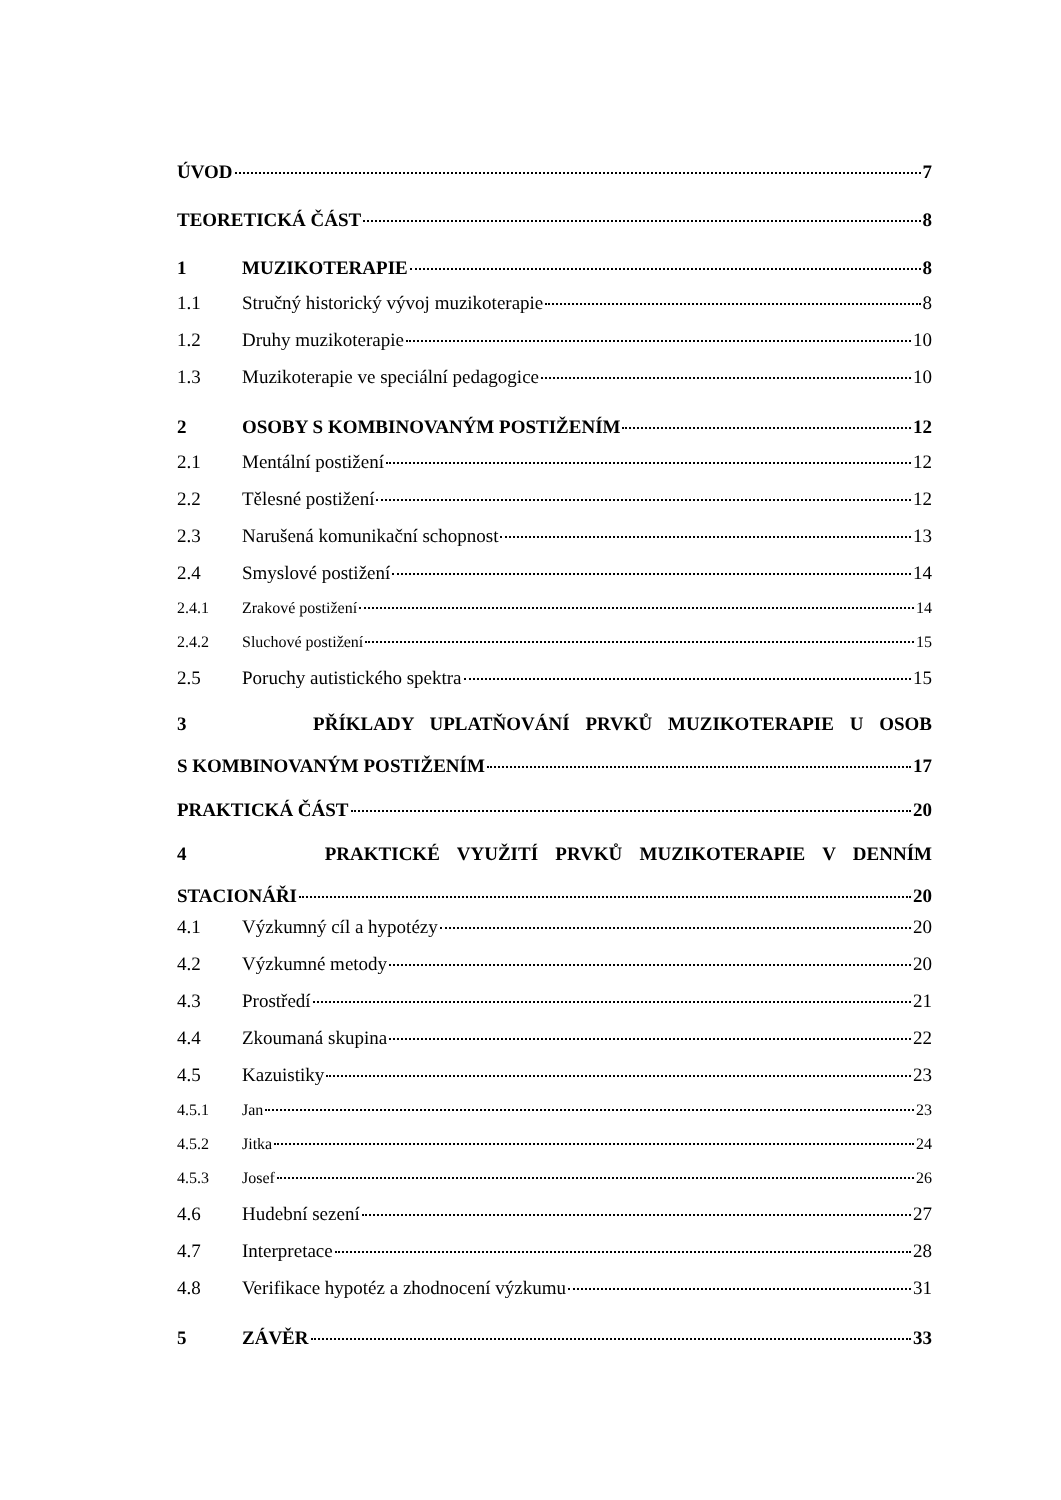ÚVOD 7
TEORETICKÁ ČÁST 8
1 MUZIKOTERAPIE 8
1.1 Stručný historický vývoj muzikoterapie 8
1.2 Druhy muzikoterapie 10
1.3 Muzikoterapie ve speciální pedagogice 10
2 OSOBY S KOMBINOVANÝM POSTIŽENÍM 12
2.1 Mentální postižení 12
2.2 Tělesné postižení 12
2.3 Narušená komunikační schopnost 13
2.4 Smyslové postižení 14
2.4.1 Zrakové postižení 14
2.4.2 Sluchové postižení 15
2.5 Poruchy autistického spektra 15
3 PŘÍKLADY UPLATŇOVÁNÍ PRVKŮ MUZIKOTERAPIE U OSOB
S KOMBINOVANÝM POSTIŽENÍM 17
PRAKTICKÁ ČÁST 20
4 PRAKTICKÉ VYUŽITÍ PRVKŮ MUZIKOTERAPIE V DENNÍM
STACIONÁŘI 20
4.1 Výzkumný cíl a hypotézy 20
4.2 Výzkumné metody 20
4.3 Prostředí 21
4.4 Zkoumaná skupina 22
4.5 Kazuistiky 23
4.5.1 Jan 23
4.5.2 Jitka 24
4.5.3 Josef 26
4.6 Hudební sezení 27
4.7 Interpretace 28
4.8 Verifikace hypotéz a zhodnocení výzkumu 31
5 ZÁVĚR 33